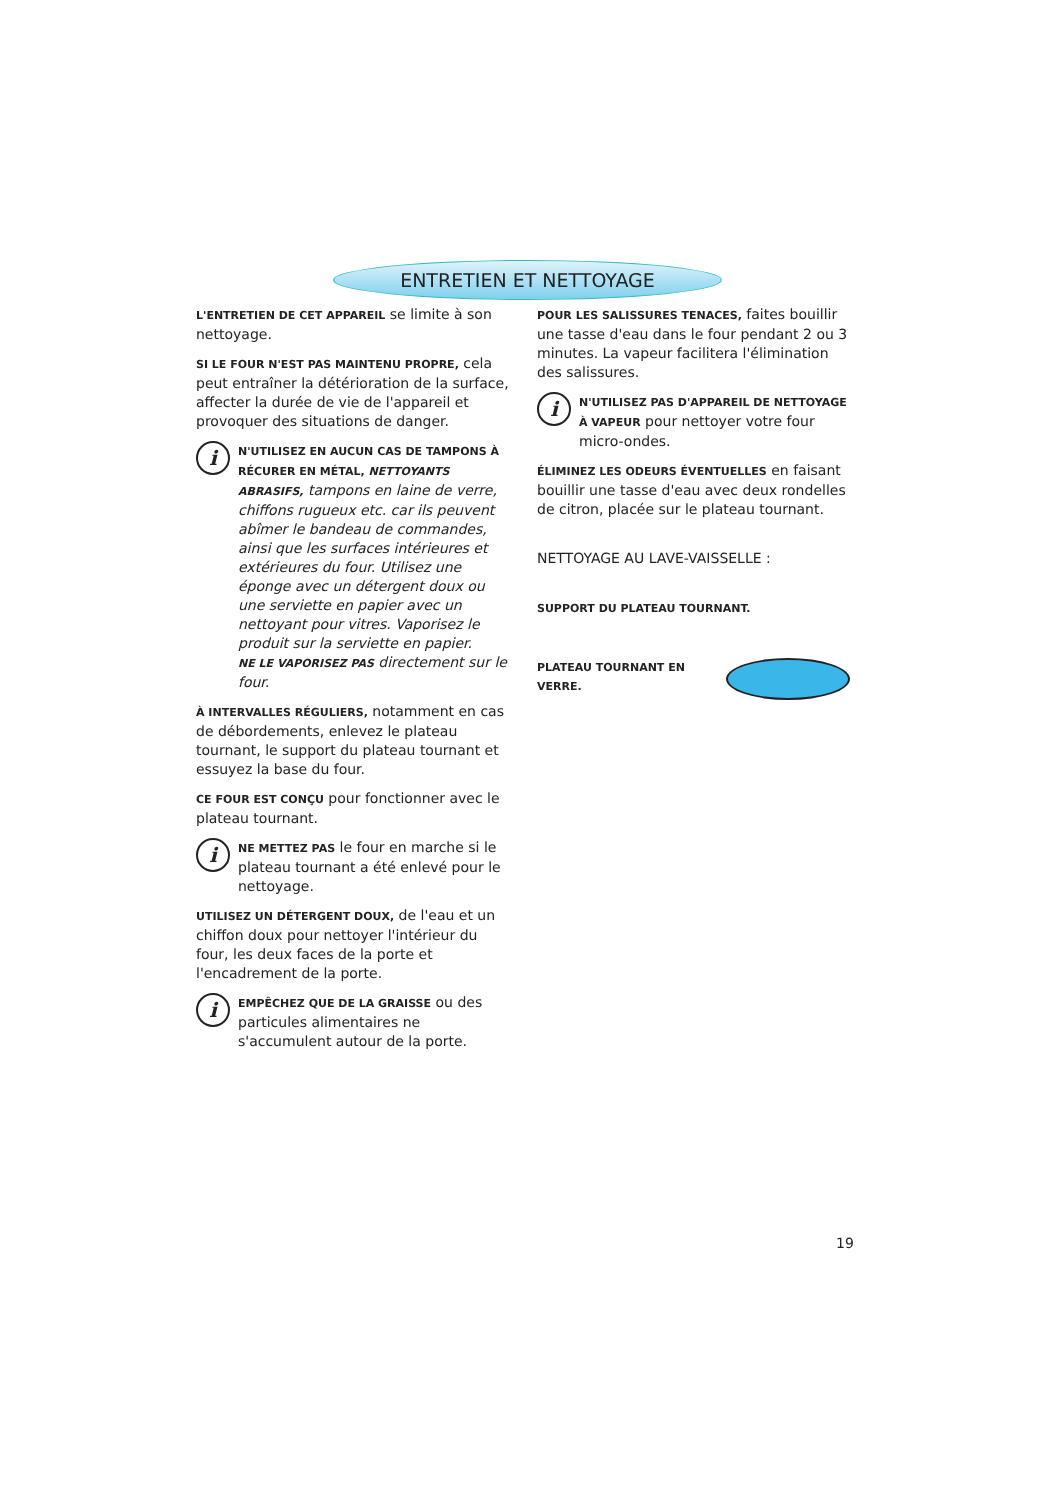ENTRETIEN ET NETTOYAGE
L'ENTRETIEN DE CET APPAREIL se limite à son nettoyage.
SI LE FOUR N'EST PAS MAINTENU PROPRE, cela peut entraîner la détérioration de la surface, affecter la durée de vie de l'appareil et provoquer des situations de danger.
i
N'UTILISEZ EN AUCUN CAS DE TAMPONS À RÉCURER EN MÉTAL, NETTOYANTS ABRASIFS, tampons en laine de verre, chiffons rugueux etc. car ils peuvent abîmer le bandeau de commandes, ainsi que les surfaces intérieures et extérieures du four. Utilisez une éponge avec un détergent doux ou une serviette en papier avec un nettoyant pour vitres. Vaporisez le produit sur la serviette en papier.
NE LE VAPORISEZ PAS directement sur le four.
À INTERVALLES RÉGULIERS, notamment en cas de débordements, enlevez le plateau tournant, le support du plateau tournant et essuyez la base du four.
CE FOUR EST CONÇU pour fonctionner avec le plateau tournant.
i
NE METTEZ PAS le four en marche si le plateau tournant a été enlevé pour le nettoyage.
UTILISEZ UN DÉTERGENT DOUX, de l'eau et un chiffon doux pour nettoyer l'intérieur du four, les deux faces de la porte et l'encadrement de la porte.
i
EMPÊCHEZ QUE DE LA GRAISSE ou des particules alimentaires ne s'accumulent autour de la porte.
POUR LES SALISSURES TENACES, faites bouillir une tasse d'eau dans le four pendant 2 ou 3 minutes. La vapeur facilitera l'élimination des salissures.
i
N'UTILISEZ PAS D'APPAREIL DE NETTOYAGE À VAPEUR pour nettoyer votre four micro-ondes.
ÉLIMINEZ LES ODEURS ÉVENTUELLES en faisant bouillir une tasse d'eau avec deux rondelles de citron, placée sur le plateau tournant.
NETTOYAGE AU LAVE-VAISSELLE :
SUPPORT DU PLATEAU TOURNANT.
PLATEAU TOURNANT EN VERRE.
19